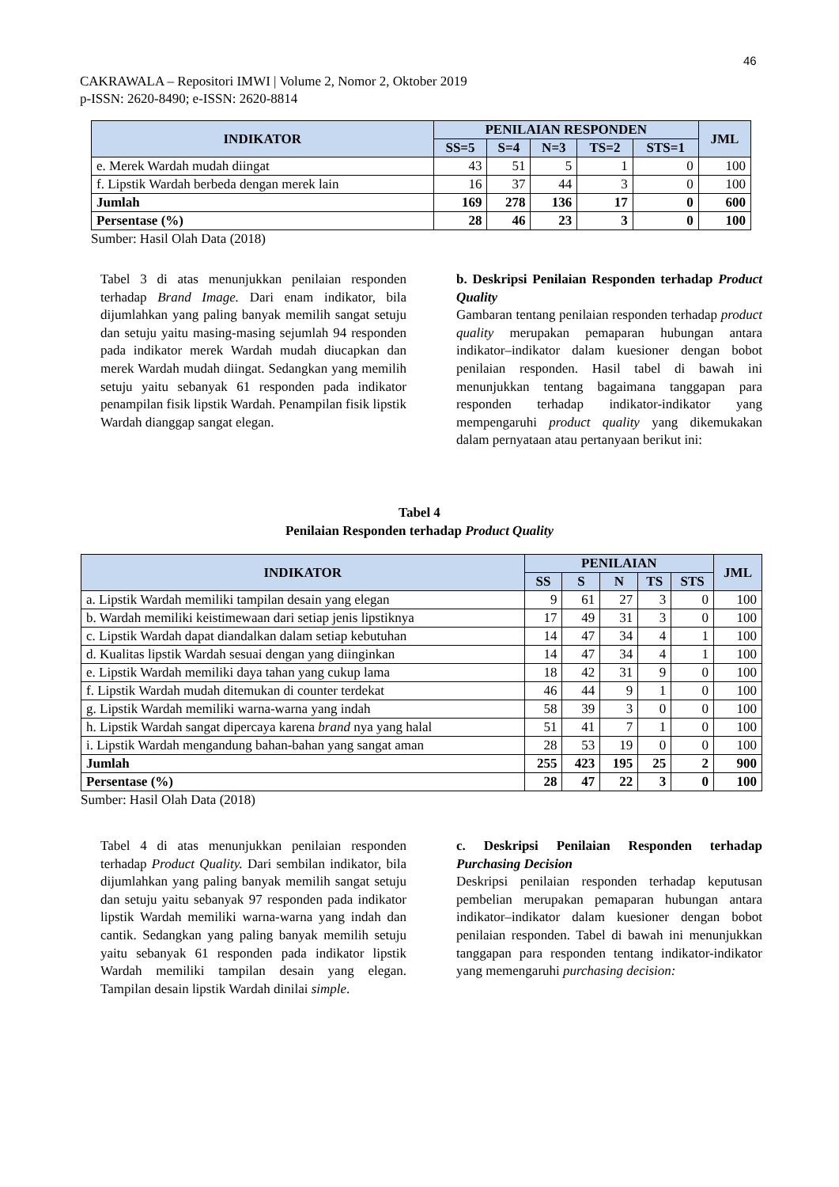46
CAKRAWALA – Repositori IMWI | Volume 2, Nomor 2, Oktober 2019
p-ISSN: 2620-8490; e-ISSN: 2620-8814
| INDIKATOR | PENILAIAN RESPONDEN | | | | | JML |
| --- | --- | --- | --- | --- | --- | --- |
| | SS=5 | S=4 | N=3 | TS=2 | STS=1 | |
| e. Merek Wardah mudah diingat | 43 | 51 | 5 | 1 | 0 | 100 |
| f. Lipstik Wardah berbeda dengan merek lain | 16 | 37 | 44 | 3 | 0 | 100 |
| Jumlah | 169 | 278 | 136 | 17 | 0 | 600 |
| Persentase (%) | 28 | 46 | 23 | 3 | 0 | 100 |
Sumber: Hasil Olah Data (2018)
Tabel 3 di atas menunjukkan penilaian responden terhadap Brand Image. Dari enam indikator, bila dijumlahkan yang paling banyak memilih sangat setuju dan setuju yaitu masing-masing sejumlah 94 responden pada indikator merek Wardah mudah diucapkan dan merek Wardah mudah diingat. Sedangkan yang memilih setuju yaitu sebanyak 61 responden pada indikator penampilan fisik lipstik Wardah. Penampilan fisik lipstik Wardah dianggap sangat elegan.
b. Deskripsi Penilaian Responden terhadap Product Quality
Gambaran tentang penilaian responden terhadap product quality merupakan pemaparan hubungan antara indikator–indikator dalam kuesioner dengan bobot penilaian responden. Hasil tabel di bawah ini menunjukkan tentang bagaimana tanggapan para responden terhadap indikator-indikator yang mempengaruhi product quality yang dikemukakan dalam pernyataan atau pertanyaan berikut ini:
Tabel 4
Penilaian Responden terhadap Product Quality
| INDIKATOR | PENILAIAN | | | | | JML |
| --- | --- | --- | --- | --- | --- | --- |
| | SS | S | N | TS | STS | |
| a. Lipstik Wardah memiliki tampilan desain yang elegan | 9 | 61 | 27 | 3 | 0 | 100 |
| b. Wardah memiliki keistimewaan dari setiap jenis lipstiknya | 17 | 49 | 31 | 3 | 0 | 100 |
| c. Lipstik Wardah dapat diandalkan dalam setiap kebutuhan | 14 | 47 | 34 | 4 | 1 | 100 |
| d. Kualitas lipstik Wardah sesuai dengan yang diinginkan | 14 | 47 | 34 | 4 | 1 | 100 |
| e. Lipstik Wardah memiliki daya tahan yang cukup lama | 18 | 42 | 31 | 9 | 0 | 100 |
| f. Lipstik Wardah mudah ditemukan di counter terdekat | 46 | 44 | 9 | 1 | 0 | 100 |
| g. Lipstik Wardah memiliki warna-warna yang indah | 58 | 39 | 3 | 0 | 0 | 100 |
| h. Lipstik Wardah sangat dipercaya karena brand nya yang halal | 51 | 41 | 7 | 1 | 0 | 100 |
| i. Lipstik Wardah mengandung bahan-bahan yang sangat aman | 28 | 53 | 19 | 0 | 0 | 100 |
| Jumlah | 255 | 423 | 195 | 25 | 2 | 900 |
| Persentase (%) | 28 | 47 | 22 | 3 | 0 | 100 |
Sumber: Hasil Olah Data (2018)
Tabel 4 di atas menunjukkan penilaian responden terhadap Product Quality. Dari sembilan indikator, bila dijumlahkan yang paling banyak memilih sangat setuju dan setuju yaitu sebanyak 97 responden pada indikator lipstik Wardah memiliki warna-warna yang indah dan cantik. Sedangkan yang paling banyak memilih setuju yaitu sebanyak 61 responden pada indikator lipstik Wardah memiliki tampilan desain yang elegan. Tampilan desain lipstik Wardah dinilai simple.
c. Deskripsi Penilaian Responden terhadap Purchasing Decision
Deskripsi penilaian responden terhadap keputusan pembelian merupakan pemaparan hubungan antara indikator–indikator dalam kuesioner dengan bobot penilaian responden. Tabel di bawah ini menunjukkan tanggapan para responden tentang indikator-indikator yang memengaruhi purchasing decision: